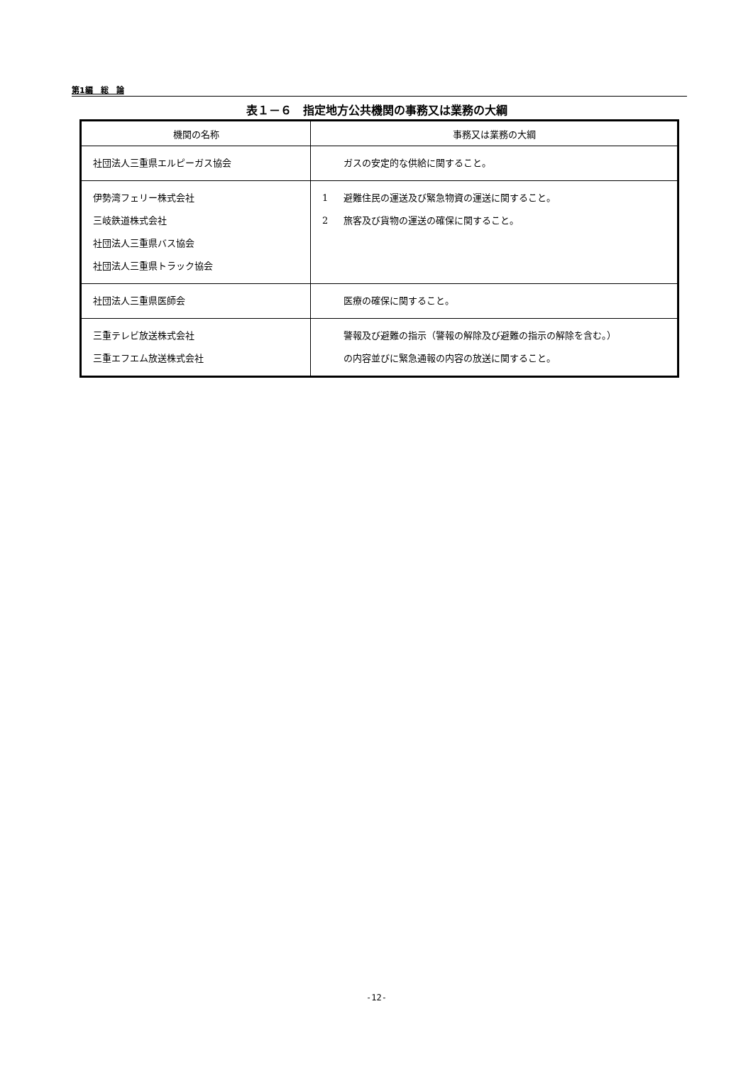第1編　総　論
表１－６　指定地方公共機関の事務又は業務の大綱
| 機関の名称 | 事務又は業務の大綱 |
| --- | --- |
| 社団法人三重県エルピーガス協会 | ガスの安定的な供給に関すること。 |
| 伊勢湾フェリー株式会社 三岐鉄道株式会社 社団法人三重県バス協会 社団法人三重県トラック協会 | 1 避難住民の運送及び緊急物資の運送に関すること。 2 旅客及び貨物の運送の確保に関すること。 |
| 社団法人三重県医師会 | 医療の確保に関すること。 |
| 三重テレビ放送株式会社 三重エフエム放送株式会社 | 警報及び避難の指示（警報の解除及び避難の指示の解除を含む。） の内容並びに緊急通報の内容の放送に関すること。 |
-12-